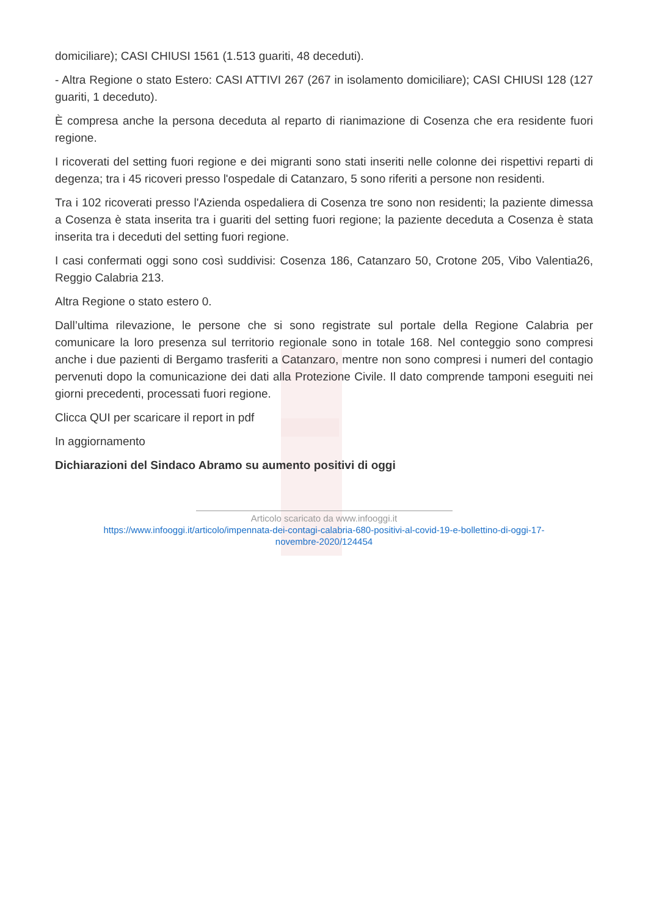domiciliare); CASI CHIUSI 1561 (1.513 guariti, 48 deceduti).
- Altra Regione o stato Estero: CASI ATTIVI 267 (267 in isolamento domiciliare); CASI CHIUSI 128 (127 guariti, 1 deceduto).
È compresa anche la persona deceduta al reparto di rianimazione di Cosenza che era residente fuori regione.
I ricoverati del setting fuori regione e dei migranti sono stati inseriti nelle colonne dei rispettivi reparti di degenza; tra i 45 ricoveri presso l'ospedale di Catanzaro, 5 sono riferiti a persone non residenti.
Tra i 102 ricoverati presso l'Azienda ospedaliera di Cosenza tre sono non residenti; la paziente dimessa a Cosenza è stata inserita tra i guariti del setting fuori regione; la paziente deceduta a Cosenza è stata inserita tra i deceduti del setting fuori regione.
I casi confermati oggi sono così suddivisi: Cosenza 186, Catanzaro 50, Crotone 205, Vibo Valentia26, Reggio Calabria 213.
Altra Regione o stato estero 0.
Dall’ultima rilevazione, le persone che si sono registrate sul portale della Regione Calabria per comunicare la loro presenza sul territorio regionale sono in totale 168. Nel conteggio sono compresi anche i due pazienti di Bergamo trasferiti a Catanzaro, mentre non sono compresi i numeri del contagio pervenuti dopo la comunicazione dei dati alla Protezione Civile. Il dato comprende tamponi eseguiti nei giorni precedenti, processati fuori regione.
Clicca QUI per scaricare il report in pdf
In aggiornamento
Dichiarazioni del Sindaco Abramo su aumento positivi di oggi
Articolo scaricato da www.infooggi.it
https://www.infooggi.it/articolo/impennata-dei-contagi-calabria-680-positivi-al-covid-19-e-bollettino-di-oggi-17-novembre-2020/124454